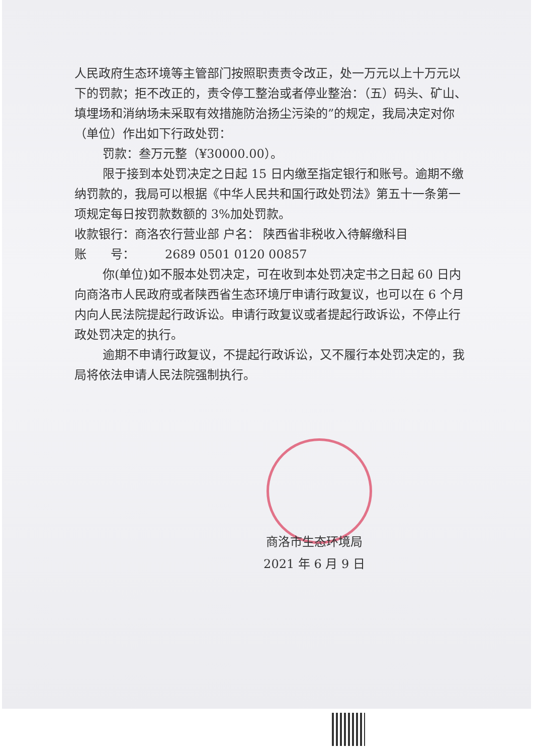人民政府生态环境等主管部门按照职责责令改正，处一万元以上十万元以下的罚款；拒不改正的，责令停工整治或者停业整治：（五）码头、矿山、填埋场和消纳场未采取有效措施防治扬尘污染的”的规定，我局决定对你（单位）作出如下行政处罚：
罚款：叁万元整（¥30000.00）。
限于接到本处罚决定之日起 15 日内缴至指定银行和账号。逾期不缴纳罚款的，我局可以根据《中华人民共和国行政处罚法》第五十一条第一项规定每日按罚款数额的 3%加处罚款。
收款银行：商洛农行营业部 户名： 陕西省非税收入待解缴科目
账　　号：　　　2689 0501 0120 00857
你(单位)如不服本处罚决定，可在收到本处罚决定书之日起 60 日内向商洛市人民政府或者陕西省生态环境厅申请行政复议，也可以在 6 个月内向人民法院提起行政诉讼。申请行政复议或者提起行政诉讼，不停止行政处罚决定的执行。
逾期不申请行政复议，不提起行政诉讼，又不履行本处罚决定的，我局将依法申请人民法院强制执行。
商洛市生态环境局
2021 年 6 月 9 日